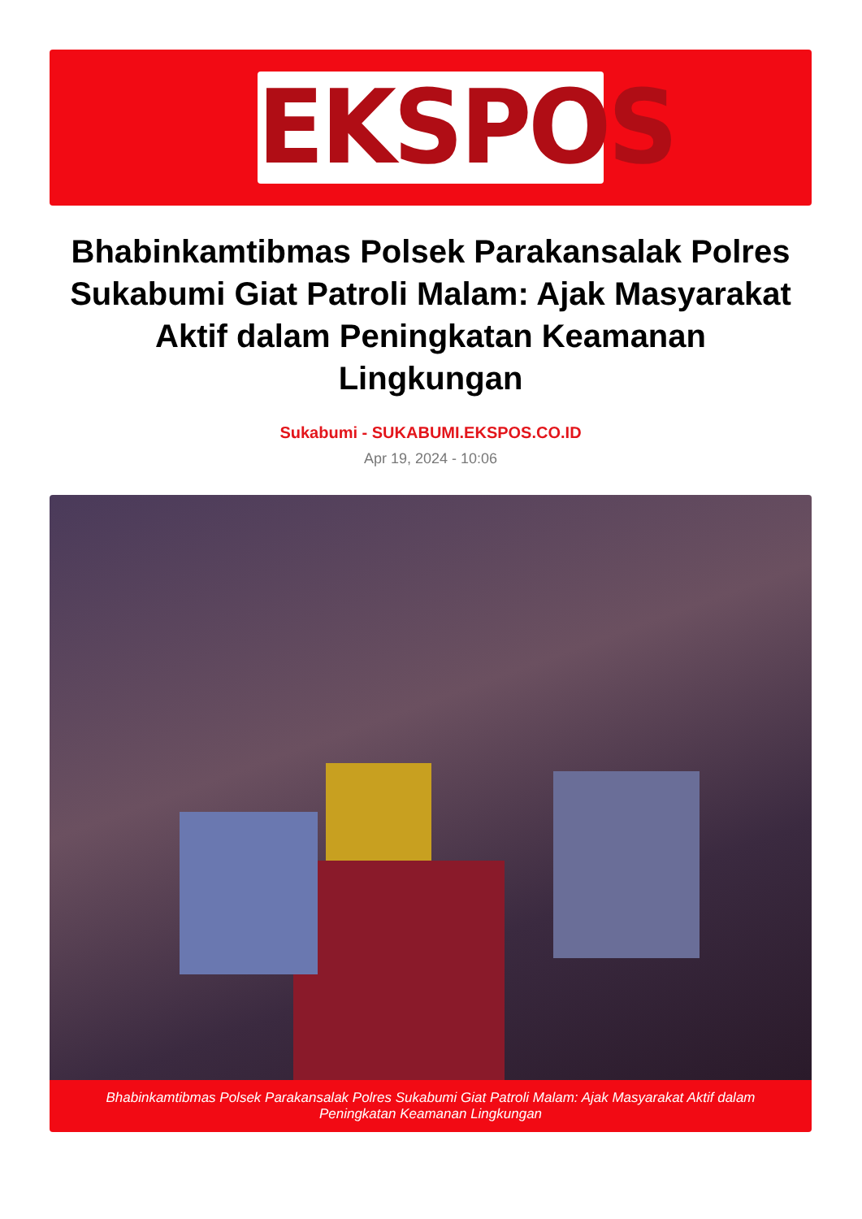EKSPOS
Bhabinkamtibmas Polsek Parakansalak Polres Sukabumi Giat Patroli Malam: Ajak Masyarakat Aktif dalam Peningkatan Keamanan Lingkungan
Sukabumi - SUKABUMI.EKSPOS.CO.ID
Apr 19, 2024 - 10:06
Bhabinkamtibmas Polsek Parakansalak Polres Sukabumi Giat Patroli Malam: Ajak Masyarakat Aktif dalam Peningkatan Keamanan Lingkungan